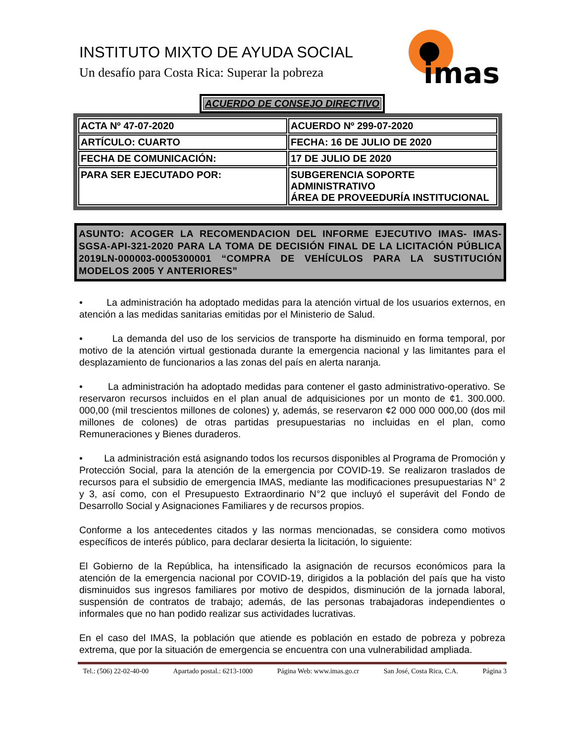INSTITUTO MIXTO DE AYUDA SOCIAL
Un desafío para Costa Rica: Superar la pobreza
imas
ACUERDO DE CONSEJO DIRECTIVO
| ACTA Nº 47-07-2020 | ACUERDO Nº 299-07-2020 |
| ARTÍCULO: CUARTO | FECHA: 16 DE JULIO DE 2020 |
| FECHA DE COMUNICACIÓN: | 17 DE JULIO DE 2020 |
| PARA SER EJECUTADO POR: | SUBGERENCIA SOPORTE ADMINISTRATIVO ÁREA DE PROVEEDURÍA INSTITUCIONAL |
ASUNTO: ACOGER LA RECOMENDACION DEL INFORME EJECUTIVO IMAS- IMAS-SGSA-API-321-2020 PARA LA TOMA DE DECISIÓN FINAL DE LA LICITACIÓN PÚBLICA 2019LN-000003-0005300001 “COMPRA DE VEHÍCULOS PARA LA SUSTITUCIÓN MODELOS 2005 Y ANTERIORES”
• La administración ha adoptado medidas para la atención virtual de los usuarios externos, en atención a las medidas sanitarias emitidas por el Ministerio de Salud.
• La demanda del uso de los servicios de transporte ha disminuido en forma temporal, por motivo de la atención virtual gestionada durante la emergencia nacional y las limitantes para el desplazamiento de funcionarios a las zonas del país en alerta naranja.
• La administración ha adoptado medidas para contener el gasto administrativo-operativo. Se reservaron recursos incluidos en el plan anual de adquisiciones por un monto de ¢1. 300.000. 000,00 (mil trescientos millones de colones) y, además, se reservaron ¢2 000 000 000,00 (dos mil millones de colones) de otras partidas presupuestarias no incluidas en el plan, como Remuneraciones y Bienes duraderos.
• La administración está asignando todos los recursos disponibles al Programa de Promoción y Protección Social, para la atención de la emergencia por COVID-19. Se realizaron traslados de recursos para el subsidio de emergencia IMAS, mediante las modificaciones presupuestarias N° 2 y 3, así como, con el Presupuesto Extraordinario N°2 que incluyó el superávit del Fondo de Desarrollo Social y Asignaciones Familiares y de recursos propios.
Conforme a los antecedentes citados y las normas mencionadas, se considera como motivos específicos de interés público, para declarar desierta la licitación, lo siguiente:
El Gobierno de la República, ha intensificado la asignación de recursos económicos para la atención de la emergencia nacional por COVID-19, dirigidos a la población del país que ha visto disminuidos sus ingresos familiares por motivo de despidos, disminución de la jornada laboral, suspensión de contratos de trabajo; además, de las personas trabajadoras independientes o informales que no han podido realizar sus actividades lucrativas.
En el caso del IMAS, la población que atiende es población en estado de pobreza y pobreza extrema, que por la situación de emergencia se encuentra con una vulnerabilidad ampliada.
Tel.: (506) 22-02-40-00 Apartado postal.: 6213-1000 Página Web: www.imas.go.cr San José, Costa Rica, C.A. Página 3